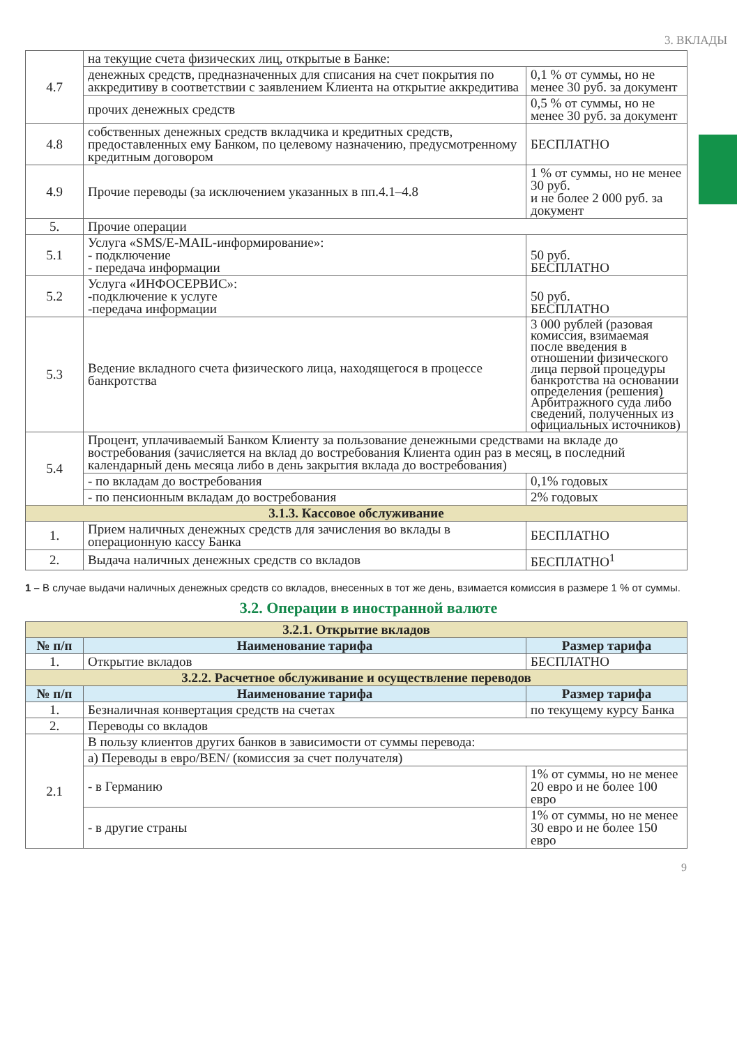3. ВКЛАДЫ
| 4.7 | на текущие счета физических лиц, открытые в Банке: | |
| | денежных средств, предназначенных для списания на счет покрытия по аккредитиву в соответствии с заявлением Клиента на открытие аккредитива | 0,1 % от суммы, но не менее 30 руб. за документ |
| | прочих денежных средств | 0,5 % от суммы, но не менее 30 руб. за документ |
| 4.8 | собственных денежных средств вкладчика и кредитных средств, предоставленных ему Банком, по целевому назначению, предусмотренному кредитным договором | БЕСПЛАТНО |
| 4.9 | Прочие переводы (за исключением указанных в пп.4.1–4.8 | 1 % от суммы, но не менее 30 руб. и не более 2 000 руб. за документ |
| 5. | Прочие операции | |
| 5.1 | Услуга «SMS/E-MAIL-информирование»: - подключение - передача информации | 50 руб. БЕСПЛАТНО |
| 5.2 | Услуга «ИНФОСЕРВИС»: -подключение к услуге -передача информации | 50 руб. БЕСПЛАТНО |
| 5.3 | Ведение вкладного счета физического лица, находящегося в процессе банкротства | 3 000 рублей (разовая комиссия, взимаемая после введения в отношении физического лица первой процедуры банкротства на основании определения (решения) Арбитражного суда либо сведений, полученных из официальных источников) |
| 5.4 | Процент, уплачиваемый Банком Клиенту за пользование денежными средствами на вкладе до востребования (зачисляется на вклад до востребования Клиента один раз в месяц, в последний календарный день месяца либо в день закрытия вклада до востребования) | |
| | - по вкладам до востребования | 0,1% годовых |
| | - по пенсионным вкладам до востребования | 2% годовых |
| 3.1.3. Кассовое обслуживание | | |
| 1. | Прием наличных денежных средств для зачисления во вклады в операционную кассу Банка | БЕСПЛАТНО |
| 2. | Выдача наличных денежных средств со вкладов | БЕСПЛАТНО<sup>1</sup> |
1 – В случае выдачи наличных денежных средств со вкладов, внесенных в тот же день, взимается комиссия в размере 1 % от суммы.
3.2. Операции в иностранной валюте
| 3.2.1. Открытие вкладов | | |
| № п/п | Наименование тарифа | Размер тарифа |
| 1. | Открытие вкладов | БЕСПЛАТНО |
| 3.2.2. Расчетное обслуживание и осуществление переводов | | |
| № п/п | Наименование тарифа | Размер тарифа |
| 1. | Безналичная конвертация средств на счетах | по текущему курсу Банка |
| 2. | Переводы со вкладов | |
| 2.1 | В пользу клиентов других банков в зависимости от суммы перевода: | |
| | а) Переводы в евро/BEN/ (комиссия за счет получателя) | |
| | - в Германию | 1% от суммы, но не менее 20 евро и не более 100 евро |
| | - в другие страны | 1% от суммы, но не менее 30 евро и не более 150 евро |
9